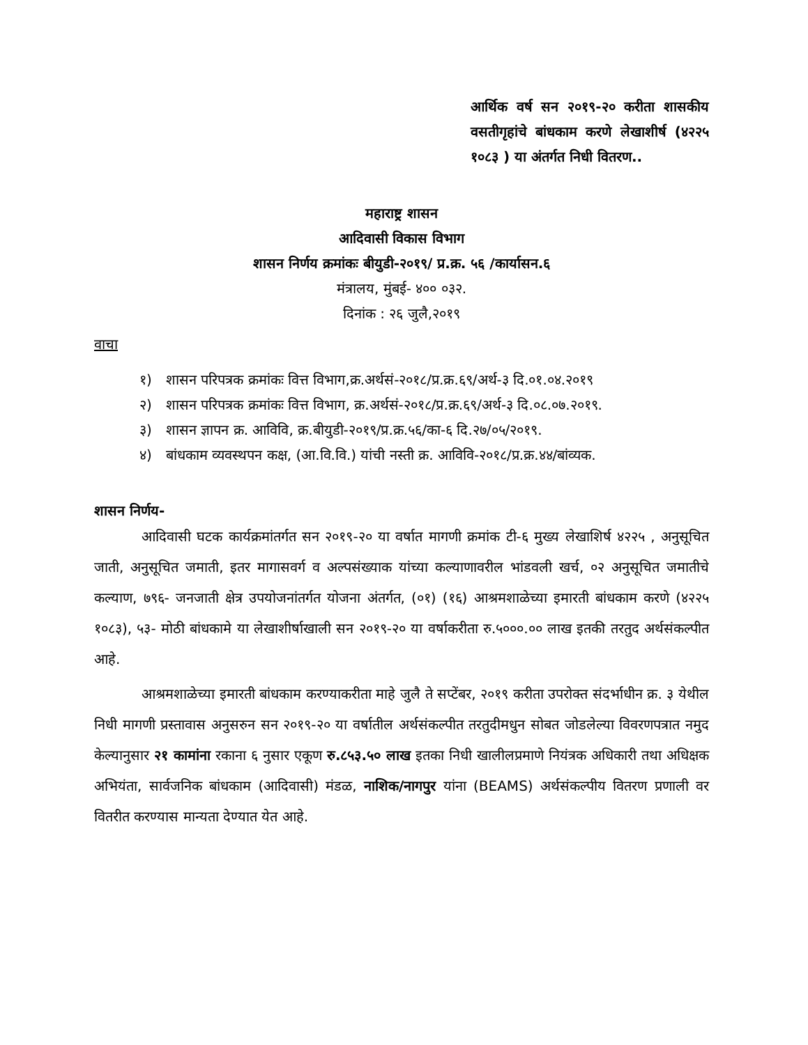आर्थिक वर्ष सन २०१९-२० करीता शासकीय वसतीगृहांचे बांधकाम करणे लेखाशीर्ष (४२२५ १०८३ ) या अंतर्गत निधी वितरण..
महाराष्ट्र शासन
आदिवासी विकास विभाग
शासन निर्णय क्रमांकः बीयुडी-२०१९/ प्र.क्र. ५६ /कार्यासन.६
मंत्रालय, मुंबई- ४०० ०३२.
दिनांक : २६ जुलै,२०१९
वाचा
१) शासन परिपत्रक क्रमांकः वित्त विभाग,क्र.अर्थसं-२०१८/प्र.क्र.६९/अर्थ-३ दि.०१.०४.२०१९
२) शासन परिपत्रक क्रमांकः वित्त विभाग, क्र.अर्थसं-२०१८/प्र.क्र.६९/अर्थ-३ दि.०८.०७.२०१९.
३) शासन ज्ञापन क्र. आविवि, क्र.बीयुडी-२०१९/प्र.क्र.५६/का-६ दि.२७/०५/२०१९.
४) बांधकाम व्यवस्थपन कक्ष, (आ.वि.वि.) यांची नस्ती क्र. आविवि-२०१८/प्र.क्र.४४/बांव्यक.
शासन निर्णय-
आदिवासी घटक कार्यक्रमांतर्गत सन २०१९-२० या वर्षात मागणी क्रमांक टी-६ मुख्य लेखाशिर्ष ४२२५ , अनुसूचित जाती, अनुसूचित जमाती, इतर मागासवर्ग व अल्पसंख्याक यांच्या कल्याणावरील भांडवली खर्च, ०२ अनुसूचित जमातीचे कल्याण, ७९६- जनजाती क्षेत्र उपयोजनांतर्गत योजना अंतर्गत, (०१) (१६) आश्रमशाळेच्या इमारती बांधकाम करणे (४२२५ १०८३), ५३- मोठी बांधकामे या लेखाशीर्षाखाली सन २०१९-२० या वर्षाकरीता रु.५०००.०० लाख इतकी तरतुद अर्थसंकल्पीत आहे.
आश्रमशाळेच्या इमारती बांधकाम करण्याकरीता माहे जुलै ते सप्टेंबर, २०१९ करीता उपरोक्त संदर्भाधीन क्र. ३ येथील निधी मागणी प्रस्तावास अनुसरुन सन २०१९-२० या वर्षातील अर्थसंकल्पीत तरतुदीमधुन सोबत जोडलेल्या विवरणपत्रात नमुद केल्यानुसार २१ कामांना रकाना ६ नुसार एकूण रु.८५३.५० लाख इतका निधी खालीलप्रमाणे नियंत्रक अधिकारी तथा अधिक्षक अभियंता, सार्वजनिक बांधकाम (आदिवासी) मंडळ, नाशिक/नागपुर यांना (BEAMS) अर्थसंकल्पीय वितरण प्रणाली वर वितरीत करण्यास मान्यता देण्यात येत आहे.